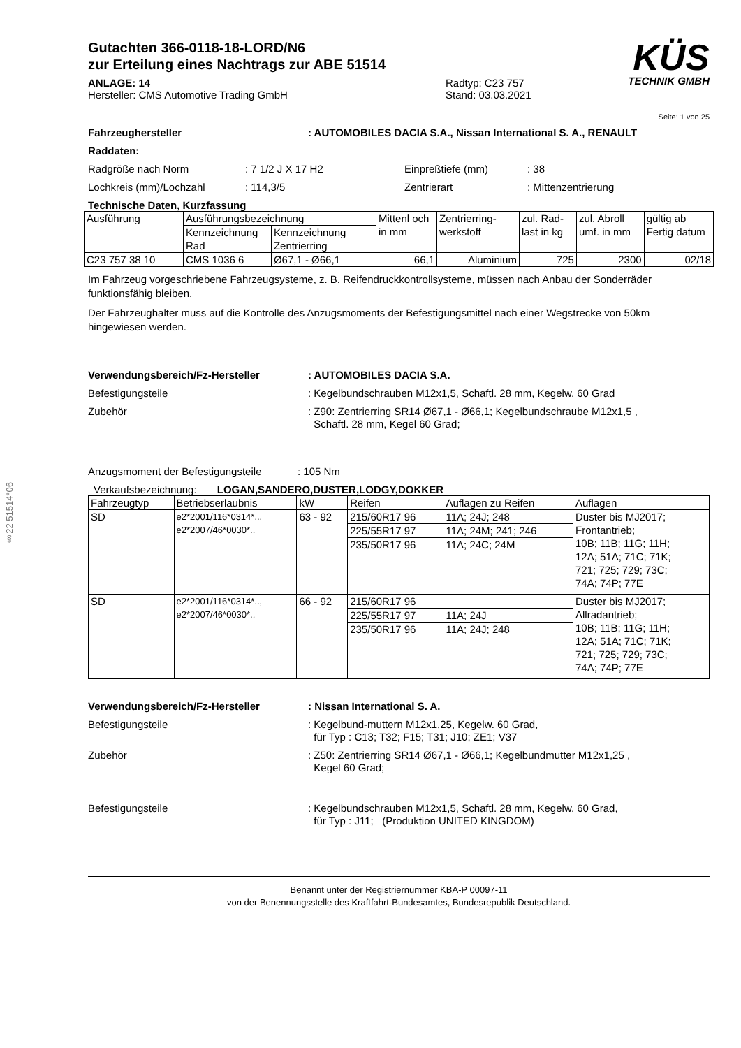§22 51514*06
Gutachten 366-0118-18-LORD/N6
zur Erteilung eines Nachtrags zur ABE 51514
ANLAGE: 14
Hersteller: CMS Automotive Trading GmbH
Radtyp: C23 757
Stand: 03.03.2021
KÜS
TECHNIK GMBH
Seite: 1 von 25
Fahrzeughersteller: AUTOMOBILES DACIA S.A., Nissan International S. A., RENAULT
Raddaten:
Radgröße nach Norm: 7 1/2 J X 17 H2 Einpreßtiefe (mm): 38
Lochkreis (mm)/Lochzahl: 114,3/5 Zentrierart: Mittenzentrierung
Technische Daten, Kurzfassung
| Ausführung | Ausführungsbezeichnung | | Mittenl och in mm | Zentrierring-werkstoff | zul. Rad-last in kg | zul. Abroll umf. in mm | gültig ab Fertig datum |
| | Kennzeichnung Rad | Kennzeichnung Zentrierring | | | | | |
| C23 757 38 10 | CMS 1036 6 | Ø67,1 - Ø66,1 | 66,1 | Aluminium | 725 | 2300 | 02/18 |
Im Fahrzeug vorgeschriebene Fahrzeugsysteme, z. B. Reifendruckkontrollsysteme, müssen nach Anbau der Sonderräder funktionsfähig bleiben.
Der Fahrzeughalter muss auf die Kontrolle des Anzugsmoments der Befestigungsmittel nach einer Wegstrecke von 50km hingewiesen werden.
Verwendungsbereich/Fz-Hersteller: AUTOMOBILES DACIA S.A.
Befestigungsteile: Kegelbundschrauben M12x1,5, Schaftl. 28 mm, Kegelw. 60 Grad
Zubehör: Z90: Zentrierring SR14 Ø67,1 - Ø66,1; Kegelbundschraube M12x1,5 ,
Schaftl. 28 mm, Kegel 60 Grad;
Anzugsmoment der Befestigungsteile: 105 Nm
Verkaufsbezeichnung: LOGAN,SANDERO,DUSTER,LODGY,DOKKER
| Fahrzeugtyp | Betriebserlaubnis | kW | Reifen | Auflagen zu Reifen | Auflagen |
| SD | e2*2001/116*0314*.., e2*2007/46*0030*.. | 63 - 92 | 215/60R17 96 | 11A; 24J; 248 | Duster bis MJ2017; Frontantrieb; 10B; 11B; 11G; 11H; 12A; 51A; 71C; 71K; 721; 725; 729; 73C; 74A; 74P; 77E |
| | | | 225/55R17 97 | 11A; 24M; 241; 246 | |
| | | | 235/50R17 96 | 11A; 24C; 24M | |
| SD | e2*2001/116*0314*.., e2*2007/46*0030*.. | 66 - 92 | 215/60R17 96 | | Duster bis MJ2017; Allradantrieb; 10B; 11B; 11G; 11H; 12A; 51A; 71C; 71K; 721; 725; 729; 73C; 74A; 74P; 77E |
| | | | 225/55R17 97 | 11A; 24J | |
| | | | 235/50R17 96 | 11A; 24J; 248 | |
Verwendungsbereich/Fz-Hersteller: Nissan International S. A.
Befestigungsteile: Kegelbund-muttern M12x1,25, Kegelw. 60 Grad,
für Typ : C13; T32; F15; T31; J10; ZE1; V37
Zubehör: Z50: Zentrierring SR14 Ø67,1 - Ø66,1; Kegelbundmutter M12x1,25 ,
Kegel 60 Grad;
Befestigungsteile: Kegelbundschrauben M12x1,5, Schaftl. 28 mm, Kegelw. 60 Grad,
für Typ : J11; (Produktion UNITED KINGDOM)
Benannt unter der Registriernummer KBA-P 00097-11
von der Benennungsstelle des Kraftfahrt-Bundesamtes, Bundesrepublik Deutschland.